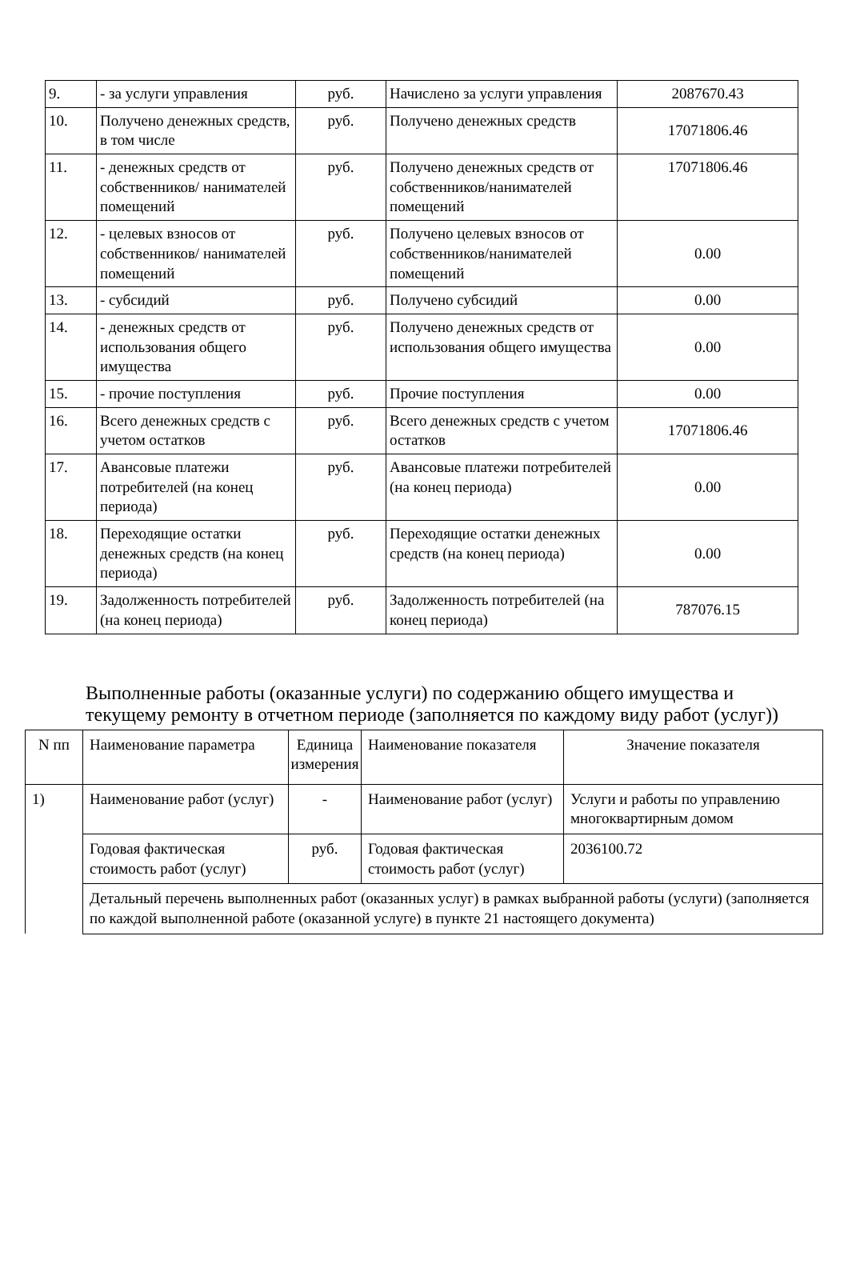| 9. | - за услуги управления | руб. | Начислено за услуги управления | 2087670.43 |
| 10. | Получено денежных средств, в том числе | руб. | Получено денежных средств | 17071806.46 |
| 11. | - денежных средств от собственников/ нанимателей помещений | руб. | Получено денежных средств от собственников/нанимателей помещений | 17071806.46 |
| 12. | - целевых взносов от собственников/ нанимателей помещений | руб. | Получено целевых взносов от собственников/нанимателей помещений | 0.00 |
| 13. | - субсидий | руб. | Получено субсидий | 0.00 |
| 14. | - денежных средств от использования общего имущества | руб. | Получено денежных средств от использования общего имущества | 0.00 |
| 15. | - прочие поступления | руб. | Прочие поступления | 0.00 |
| 16. | Всего денежных средств с учетом остатков | руб. | Всего денежных средств с учетом остатков | 17071806.46 |
| 17. | Авансовые платежи потребителей (на конец периода) | руб. | Авансовые платежи потребителей (на конец периода) | 0.00 |
| 18. | Переходящие остатки денежных средств (на конец периода) | руб. | Переходящие остатки денежных средств (на конец периода) | 0.00 |
| 19. | Задолженность потребителей (на конец периода) | руб. | Задолженность потребителей (на конец периода) | 787076.15 |
Выполненные работы (оказанные услуги) по содержанию общего имущества и текущему ремонту в отчетном периоде (заполняется по каждому виду работ (услуг))
| N пп | Наименование параметра | Единица измерения | Наименование показателя | Значение показателя |
| 1) | Наименование работ (услуг) | - | Наименование работ (услуг) | Услуги и работы по управлению многоквартирным домом |
| | Годовая фактическая стоимость работ (услуг) | руб. | Годовая фактическая стоимость работ (услуг) | 2036100.72 |
| | Детальный перечень выполненных работ (оказанных услуг) в рамках выбранной работы (услуги) (заполняется по каждой выполненной работе (оказанной услуге) в пункте 21 настоящего документа) | | | |